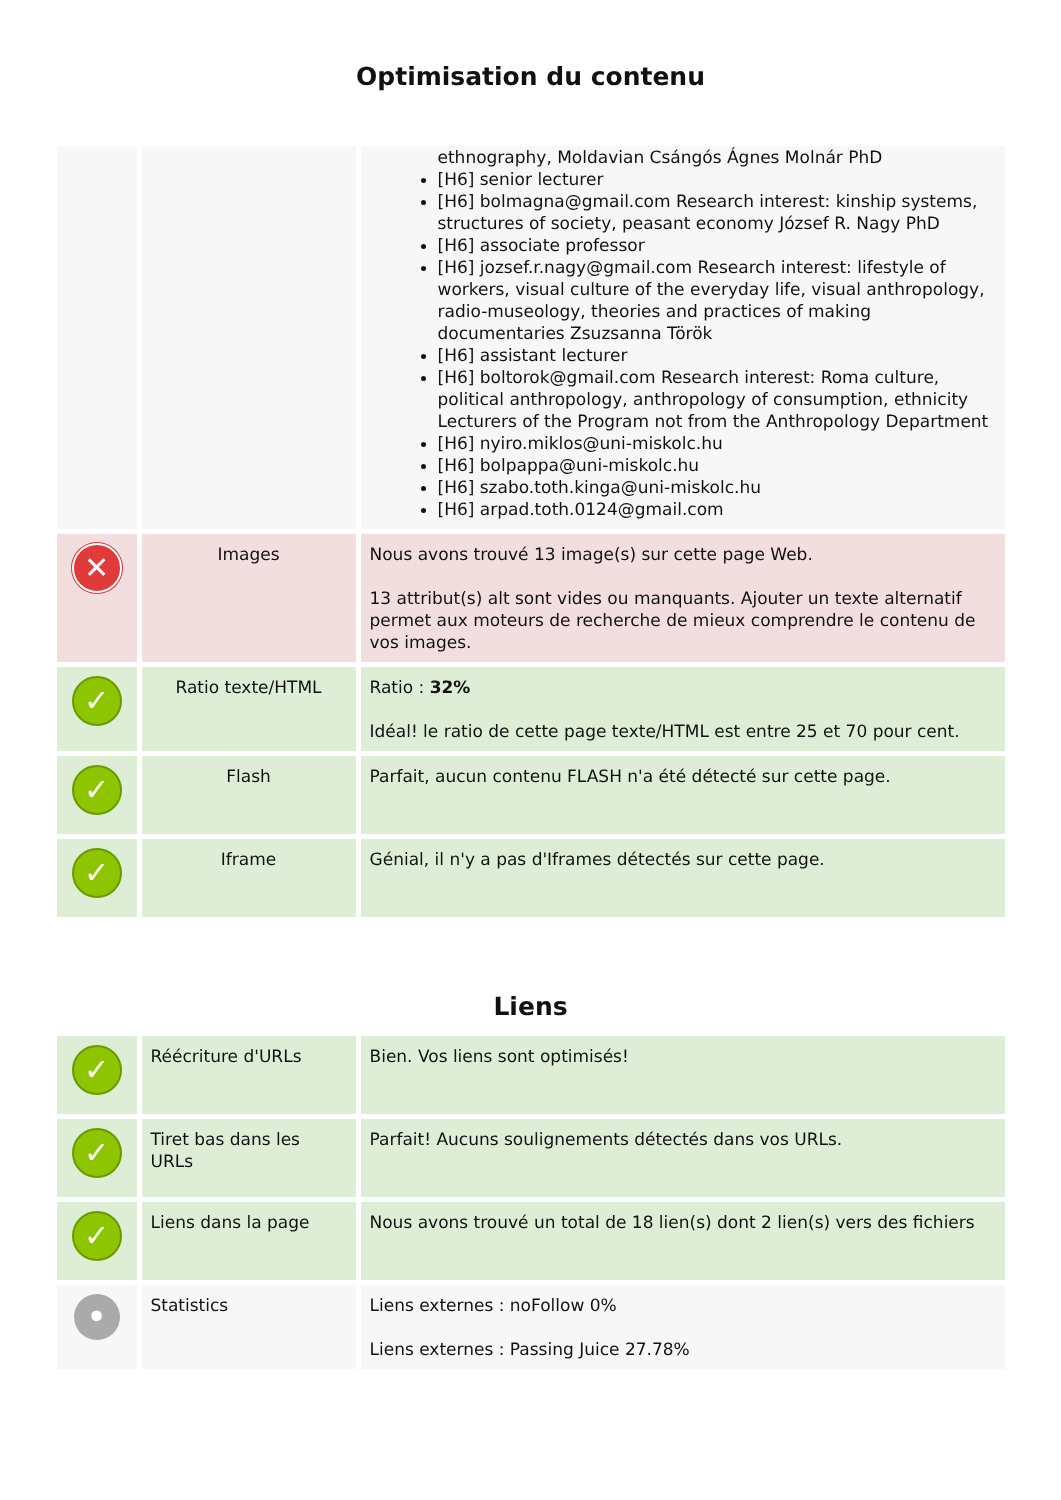Optimisation du contenu
| | | ethnography, Moldavian Csángós Ágnes Molnár PhD [H6] senior lecturer [H6] bolmagna@gmail.com Research interest: kinship systems, structures of society, peasant economy József R. Nagy PhD [H6] associate professor [H6] jozsef.r.nagy@gmail.com Research interest: lifestyle of workers, visual culture of the everyday life, visual anthropology, radio-museology, theories and practices of making documentaries Zsuzsanna Török [H6] assistant lecturer [H6] boltorok@gmail.com Research interest: Roma culture, political anthropology, anthropology of consumption, ethnicity Lecturers of the Program not from the Anthropology Department [H6] nyiro.miklos@uni-miskolc.hu [H6] bolpappa@uni-miskolc.hu [H6] szabo.toth.kinga@uni-miskolc.hu [H6] arpad.toth.0124@gmail.com |
| ✕ | Images | Nous avons trouvé 13 image(s) sur cette page Web. 13 attribut(s) alt sont vides ou manquants. Ajouter un texte alternatif permet aux moteurs de recherche de mieux comprendre le contenu de vos images. |
| ✓ | Ratio texte/HTML | Ratio : 32% Idéal! le ratio de cette page texte/HTML est entre 25 et 70 pour cent. |
| ✓ | Flash | Parfait, aucun contenu FLASH n'a été détecté sur cette page. |
| ✓ | Iframe | Génial, il n'y a pas d'Iframes détectés sur cette page. |
Liens
| ✓ | Réécriture d'URLs | Bien. Vos liens sont optimisés! |
| ✓ | Tiret bas dans les URLs | Parfait! Aucuns soulignements détectés dans vos URLs. |
| ✓ | Liens dans la page | Nous avons trouvé un total de 18 lien(s) dont 2 lien(s) vers des fichiers |
| • | Statistics | Liens externes : noFollow 0% Liens externes : Passing Juice 27.78% |